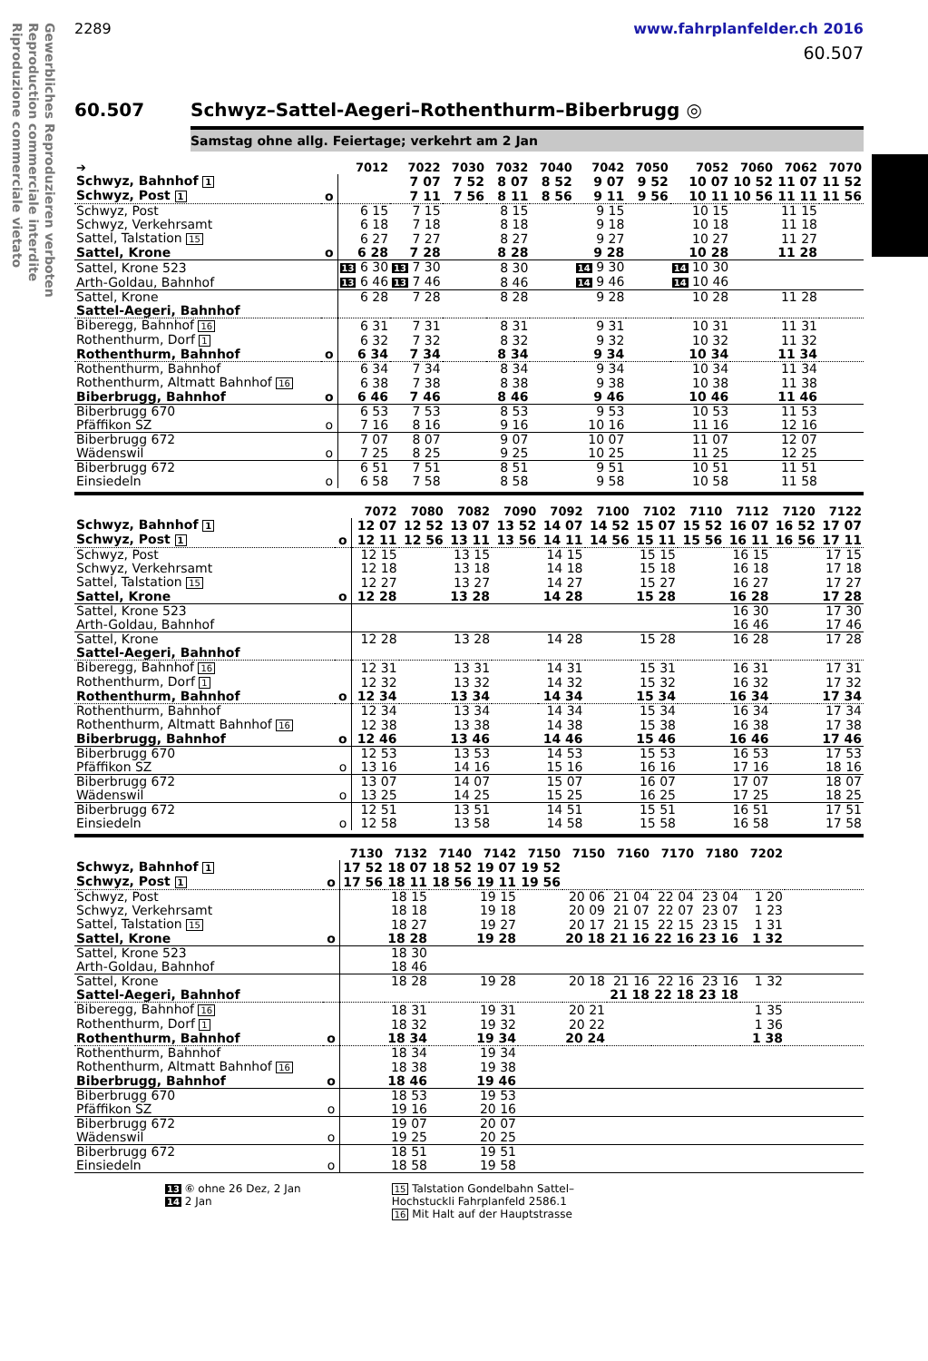Gewerbliches Reproduzieren verboten
Reproduction commerciale interdite
Riproduzione commerciale vietato
2289 www.fahrplanfelder.ch 2016
60.507
60.507 Schwyz–Sattel-Aegeri–Rothenthurm–Biberbrugg ◎
Samstag ohne allg. Feiertage; verkehrt am 2 Jan
| ➔ | | 7012 | 7022 | 7030 | 7032 | 7040 | 7042 | 7050 | 7052 | 7060 | 7062 | 7070 |
| --- | --- | --- | --- | --- | --- | --- | --- | --- | --- | --- | --- | --- |
| Schwyz, Bahnhof 1 | | | 7 07 | 7 52 | 8 07 | 8 52 | 9 07 | 9 52 | 10 07 | 10 52 | 11 07 | 11 52 |
| Schwyz, Post 1 | o | | 7 11 | 7 56 | 8 11 | 8 56 | 9 11 | 9 56 | 10 11 | 10 56 | 11 11 | 11 56 |
| Schwyz, Post | | 6 15 | 7 15 | | 8 15 | | 9 15 | | 10 15 | | 11 15 | |
| Schwyz, Verkehrsamt | | 6 18 | 7 18 | | 8 18 | | 9 18 | | 10 18 | | 11 18 | |
| Sattel, Talstation 15 | | 6 27 | 7 27 | | 8 27 | | 9 27 | | 10 27 | | 11 27 | |
| Sattel, Krone | o | 6 28 | 7 28 | | 8 28 | | 9 28 | | 10 28 | | 11 28 | |
| Sattel, Krone 523 | | 13 6 30 | 13 7 30 | | 8 30 | | 14 9 30 | | 14 10 30 | | | |
| Arth-Goldau, Bahnhof | | 13 6 46 | 13 7 46 | | 8 46 | | 14 9 46 | | 14 10 46 | | | |
| Sattel, Krone | | 6 28 | 7 28 | | 8 28 | | 9 28 | | 10 28 | | 11 28 | |
| Sattel-Aegeri, Bahnhof | | | | | | | | | | | | |
| Biberegg, Bahnhof 16 | | 6 31 | 7 31 | | 8 31 | | 9 31 | | 10 31 | | 11 31 | |
| Rothenthurm, Dorf 1 | | 6 32 | 7 32 | | 8 32 | | 9 32 | | 10 32 | | 11 32 | |
| Rothenthurm, Bahnhof | o | 6 34 | 7 34 | | 8 34 | | 9 34 | | 10 34 | | 11 34 | |
| Rothenthurm, Bahnhof | | 6 34 | 7 34 | | 8 34 | | 9 34 | | 10 34 | | 11 34 | |
| Rothenthurm, Altmatt Bahnhof 16 | | 6 38 | 7 38 | | 8 38 | | 9 38 | | 10 38 | | 11 38 | |
| Biberbrugg, Bahnhof | o | 6 46 | 7 46 | | 8 46 | | 9 46 | | 10 46 | | 11 46 | |
| Biberbrugg 670 | | 6 53 | 7 53 | | 8 53 | | 9 53 | | 10 53 | | 11 53 | |
| Pfäffikon SZ | o | 7 16 | 8 16 | | 9 16 | | 10 16 | | 11 16 | | 12 16 | |
| Biberbrugg 672 | | 7 07 | 8 07 | | 9 07 | | 10 07 | | 11 07 | | 12 07 | |
| Wädenswil | o | 7 25 | 8 25 | | 9 25 | | 10 25 | | 11 25 | | 12 25 | |
| Biberbrugg 672 | | 6 51 | 7 51 | | 8 51 | | 9 51 | | 10 51 | | 11 51 | |
| Einsiedeln | o | 6 58 | 7 58 | | 8 58 | | 9 58 | | 10 58 | | 11 58 | |
| | | 7072 | 7080 | 7082 | 7090 | 7092 | 7100 | 7102 | 7110 | 7112 | 7120 | 7122 |
| --- | --- | --- | --- | --- | --- | --- | --- | --- | --- | --- | --- | --- |
| Schwyz, Bahnhof 1 | | 12 07 | 12 52 | 13 07 | 13 52 | 14 07 | 14 52 | 15 07 | 15 52 | 16 07 | 16 52 | 17 07 |
| Schwyz, Post 1 | o | 12 11 | 12 56 | 13 11 | 13 56 | 14 11 | 14 56 | 15 11 | 15 56 | 16 11 | 16 56 | 17 11 |
| Schwyz, Post | | 12 15 | | 13 15 | | 14 15 | | 15 15 | | 16 15 | | 17 15 |
| Schwyz, Verkehrsamt | | 12 18 | | 13 18 | | 14 18 | | 15 18 | | 16 18 | | 17 18 |
| Sattel, Talstation 15 | | 12 27 | | 13 27 | | 14 27 | | 15 27 | | 16 27 | | 17 27 |
| Sattel, Krone | o | 12 28 | | 13 28 | | 14 28 | | 15 28 | | 16 28 | | 17 28 |
| Sattel, Krone 523 | | | | | | | | | | 16 30 | | 17 30 |
| Arth-Goldau, Bahnhof | | | | | | | | | | 16 46 | | 17 46 |
| Sattel, Krone | | 12 28 | | 13 28 | | 14 28 | | 15 28 | | 16 28 | | 17 28 |
| Sattel-Aegeri, Bahnhof | | | | | | | | | | | | |
| Biberegg, Bahnhof 16 | | 12 31 | | 13 31 | | 14 31 | | 15 31 | | 16 31 | | 17 31 |
| Rothenthurm, Dorf 1 | | 12 32 | | 13 32 | | 14 32 | | 15 32 | | 16 32 | | 17 32 |
| Rothenthurm, Bahnhof | o | 12 34 | | 13 34 | | 14 34 | | 15 34 | | 16 34 | | 17 34 |
| Rothenthurm, Bahnhof | | 12 34 | | 13 34 | | 14 34 | | 15 34 | | 16 34 | | 17 34 |
| Rothenthurm, Altmatt Bahnhof 16 | | 12 38 | | 13 38 | | 14 38 | | 15 38 | | 16 38 | | 17 38 |
| Biberbrugg, Bahnhof | o | 12 46 | | 13 46 | | 14 46 | | 15 46 | | 16 46 | | 17 46 |
| Biberbrugg 670 | | 12 53 | | 13 53 | | 14 53 | | 15 53 | | 16 53 | | 17 53 |
| Pfäffikon SZ | o | 13 16 | | 14 16 | | 15 16 | | 16 16 | | 17 16 | | 18 16 |
| Biberbrugg 672 | | 13 07 | | 14 07 | | 15 07 | | 16 07 | | 17 07 | | 18 07 |
| Wädenswil | o | 13 25 | | 14 25 | | 15 25 | | 16 25 | | 17 25 | | 18 25 |
| Biberbrugg 672 | | 12 51 | | 13 51 | | 14 51 | | 15 51 | | 16 51 | | 17 51 |
| Einsiedeln | o | 12 58 | | 13 58 | | 14 58 | | 15 58 | | 16 58 | | 17 58 |
| | | 7130 | 7132 | 7140 | 7142 | 7150 | 7150 | 7160 | 7170 | 7180 | 7202 | |
| --- | --- | --- | --- | --- | --- | --- | --- | --- | --- | --- | --- | --- |
| Schwyz, Bahnhof 1 | | 17 52 | 18 07 | 18 52 | 19 07 | 19 52 | | | | | | |
| Schwyz, Post 1 | o | 17 56 | 18 11 | 18 56 | 19 11 | 19 56 | | | | | | |
| Schwyz, Post | | | 18 15 | | 19 15 | | 20 06 | 21 04 | 22 04 | 23 04 | 1 20 | |
| Schwyz, Verkehrsamt | | | 18 18 | | 19 18 | | 20 09 | 21 07 | 22 07 | 23 07 | 1 23 | |
| Sattel, Talstation 15 | | | 18 27 | | 19 27 | | 20 17 | 21 15 | 22 15 | 23 15 | 1 31 | |
| Sattel, Krone | o | | 18 28 | | 19 28 | | 20 18 | 21 16 | 22 16 | 23 16 | 1 32 | |
| Sattel, Krone 523 | | | 18 30 | | | | | | | | | |
| Arth-Goldau, Bahnhof | | | 18 46 | | | | | | | | | |
| Sattel, Krone | | | 18 28 | | 19 28 | | 20 18 | 21 16 | 22 16 | 23 16 | 1 32 | |
| Sattel-Aegeri, Bahnhof | | | | | | | | 21 18 | 22 18 | 23 18 | | |
| Biberegg, Bahnhof 16 | | | 18 31 | | 19 31 | | 20 21 | | | | 1 35 | |
| Rothenthurm, Dorf 1 | | | 18 32 | | 19 32 | | 20 22 | | | | 1 36 | |
| Rothenthurm, Bahnhof | o | | 18 34 | | 19 34 | | 20 24 | | | | 1 38 | |
| Rothenthurm, Bahnhof | | | 18 34 | | 19 34 | | | | | | | |
| Rothenthurm, Altmatt Bahnhof 16 | | | 18 38 | | 19 38 | | | | | | | |
| Biberbrugg, Bahnhof | o | | 18 46 | | 19 46 | | | | | | | |
| Biberbrugg 670 | | | 18 53 | | 19 53 | | | | | | | |
| Pfäffikon SZ | o | | 19 16 | | 20 16 | | | | | | | |
| Biberbrugg 672 | | | 19 07 | | 20 07 | | | | | | | |
| Wädenswil | o | | 19 25 | | 20 25 | | | | | | | |
| Biberbrugg 672 | | | 18 51 | | 19 51 | | | | | | | |
| Einsiedeln | o | | 18 58 | | 19 58 | | | | | | | |
13 ⑥ ohne 26 Dez, 2 Jan
14 2 Jan
15 Talstation Gondelbahn Sattel–
Hochstuckli Fahrplanfeld 2586.1
16 Mit Halt auf der Hauptstrasse